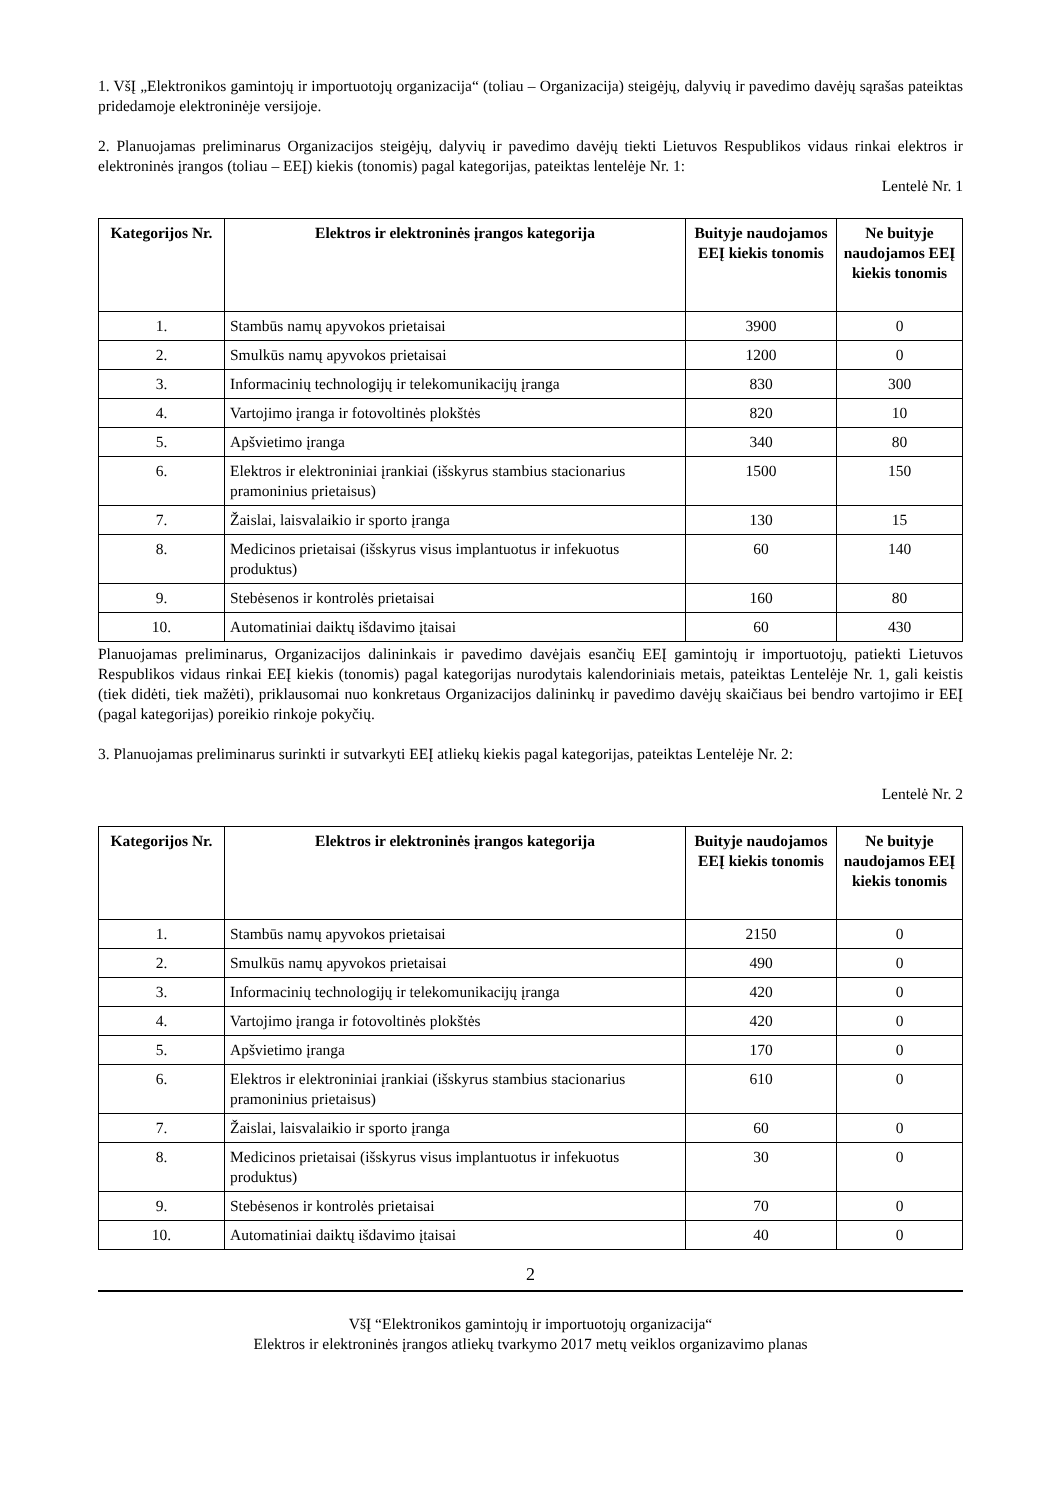1. VšĮ „Elektronikos gamintojų ir importuotojų organizacija“ (toliau – Organizacija) steigėjų, dalyvių ir pavedimo davėjų sąrašas pateiktas pridedamoje elektroninėje versijoje.
2. Planuojamas preliminarus Organizacijos steigėjų, dalyvių ir pavedimo davėjų tiekti Lietuvos Respublikos vidaus rinkai elektros ir elektroninės įrangos (toliau – EEĮ) kiekis (tonomis) pagal kategorijas, pateiktas lentelėje Nr. 1:
Lentelė Nr. 1
| Kategorijos Nr. | Elektros ir elektroninės įrangos kategorija | Buityje naudojamos EEĮ kiekis tonomis | Ne buityje naudojamos EEĮ kiekis tonomis |
| --- | --- | --- | --- |
| 1. | Stambūs namų apyvokos prietaisai | 3900 | 0 |
| 2. | Smulkūs namų apyvokos prietaisai | 1200 | 0 |
| 3. | Informacinių technologijų ir telekomunikacijų įranga | 830 | 300 |
| 4. | Vartojimo įranga ir fotovoltinės plokštės | 820 | 10 |
| 5. | Apšvietimo įranga | 340 | 80 |
| 6. | Elektros ir elektroniniai įrankiai (išskyrus stambius stacionarius pramoninius prietaisus) | 1500 | 150 |
| 7. | Žaislai, laisvalaikio ir sporto įranga | 130 | 15 |
| 8. | Medicinos prietaisai (išskyrus visus implantuotus ir infekuotus produktus) | 60 | 140 |
| 9. | Stebėsenos ir kontrolės prietaisai | 160 | 80 |
| 10. | Automatiniai daiktų išdavimo įtaisai | 60 | 430 |
Planuojamas preliminarus, Organizacijos dalininkais ir pavedimo davėjais esančių EEĮ gamintojų ir importuotojų, patiekti Lietuvos Respublikos vidaus rinkai EEĮ kiekis (tonomis) pagal kategorijas nurodytais kalendoriniais metais, pateiktas Lentelėje Nr. 1, gali keistis (tiek didėti, tiek mažėti), priklausomai nuo konkretaus Organizacijos dalininkų ir pavedimo davėjų skaičiaus bei bendro vartojimo ir EEĮ (pagal kategorijas) poreikio rinkoje pokyčių.
3. Planuojamas preliminarus surinkti ir sutvarkyti EEĮ atliekų kiekis pagal kategorijas, pateiktas Lentelėje Nr. 2:
Lentelė Nr. 2
| Kategorijos Nr. | Elektros ir elektroninės įrangos kategorija | Buityje naudojamos EEĮ kiekis tonomis | Ne buityje naudojamos EEĮ kiekis tonomis |
| --- | --- | --- | --- |
| 1. | Stambūs namų apyvokos prietaisai | 2150 | 0 |
| 2. | Smulkūs namų apyvokos prietaisai | 490 | 0 |
| 3. | Informacinių technologijų ir telekomunikacijų įranga | 420 | 0 |
| 4. | Vartojimo įranga ir fotovoltinės plokštės | 420 | 0 |
| 5. | Apšvietimo įranga | 170 | 0 |
| 6. | Elektros ir elektroniniai įrankiai (išskyrus stambius stacionarius pramoninius prietaisus) | 610 | 0 |
| 7. | Žaislai, laisvalaikio ir sporto įranga | 60 | 0 |
| 8. | Medicinos prietaisai (išskyrus visus implantuotus ir infekuotus produktus) | 30 | 0 |
| 9. | Stebėsenos ir kontrolės prietaisai | 70 | 0 |
| 10. | Automatiniai daiktų išdavimo įtaisai | 40 | 0 |
2
VšĮ “Elektronikos gamintojų ir importuotojų organizacija“
Elektros ir elektroninės įrangos atliekų tvarkymo 2017 metų veiklos organizavimo planas